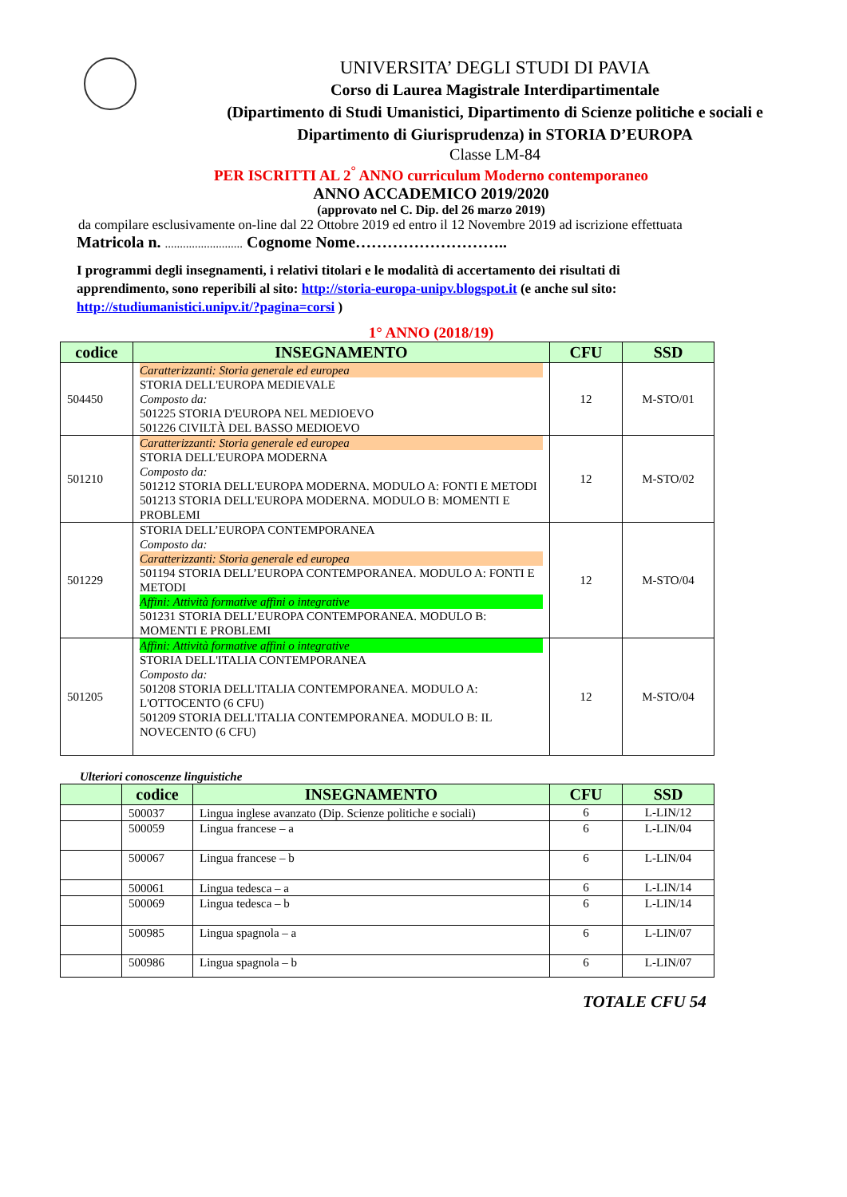UNIVERSITA’ DEGLI STUDI DI PAVIA
Corso di Laurea Magistrale Interdipartimentale
(Dipartimento di Studi Umanistici, Dipartimento di Scienze politiche e sociali e Dipartimento di Giurisprudenza) in STORIA D’EUROPA
Classe LM-84
PER ISCRITTI AL 2<sup>°</sup> ANNO curriculum Moderno contemporaneo
ANNO ACCADEMICO 2019/2020
(approvato nel C. Dip. del 26 marzo 2019)
da compilare esclusivamente on-line dal 22 Ottobre 2019 ed entro il 12 Novembre 2019 ad iscrizione effettuata
Matricola n. .......................... Cognome Nome………………………..
I programmi degli insegnamenti, i relativi titolari e le modalità di accertamento dei risultati di apprendimento, sono reperibili al sito: http://storia-europa-unipv.blogspot.it (e anche sul sito: http://studiumanistici.unipv.it/?pagina=corsi )
1° ANNO (2018/19)
| codice | INSEGNAMENTO | CFU | SSD |
| --- | --- | --- | --- |
| 504450 | Caratterizzanti: Storia generale ed europea STORIA DELL'EUROPA MEDIEVALE Composto da: 501225 STORIA D'EUROPA NEL MEDIOEVO 501226 CIVILTÀ DEL BASSO MEDIOEVO | 12 | M-STO/01 |
| 501210 | Caratterizzanti: Storia generale ed europea STORIA DELL'EUROPA MODERNA Composto da: 501212 STORIA DELL'EUROPA MODERNA. MODULO A: FONTI E METODI 501213 STORIA DELL'EUROPA MODERNA. MODULO B: MOMENTI E PROBLEMI | 12 | M-STO/02 |
| 501229 | STORIA DELL’EUROPA CONTEMPORANEA Composto da: Caratterizzanti: Storia generale ed europea 501194 STORIA DELL’EUROPA CONTEMPORANEA. MODULO A: FONTI E METODI Affini: Attività formative affini o integrative 501231 STORIA DELL’EUROPA CONTEMPORANEA. MODULO B: MOMENTI E PROBLEMI | 12 | M-STO/04 |
| 501205 | Affini: Attività formative affini o integrative STORIA DELL'ITALIA CONTEMPORANEA Composto da: 501208 STORIA DELL'ITALIA CONTEMPORANEA. MODULO A: L'OTTOCENTO (6 CFU) 501209 STORIA DELL'ITALIA CONTEMPORANEA. MODULO B: IL NOVECENTO (6 CFU) | 12 | M-STO/04 |
Ulteriori conoscenze linguistiche
| | codice | INSEGNAMENTO | CFU | SSD |
| --- | --- | --- | --- | --- |
| | 500037 | Lingua inglese avanzato (Dip. Scienze politiche e sociali) | 6 | L-LIN/12 |
| | 500059 | Lingua francese – a | 6 | L-LIN/04 |
| | 500067 | Lingua francese – b | 6 | L-LIN/04 |
| | 500061 | Lingua tedesca – a | 6 | L-LIN/14 |
| | 500069 | Lingua tedesca – b | 6 | L-LIN/14 |
| | 500985 | Lingua spagnola – a | 6 | L-LIN/07 |
| | 500986 | Lingua spagnola – b | 6 | L-LIN/07 |
TOTALE CFU 54